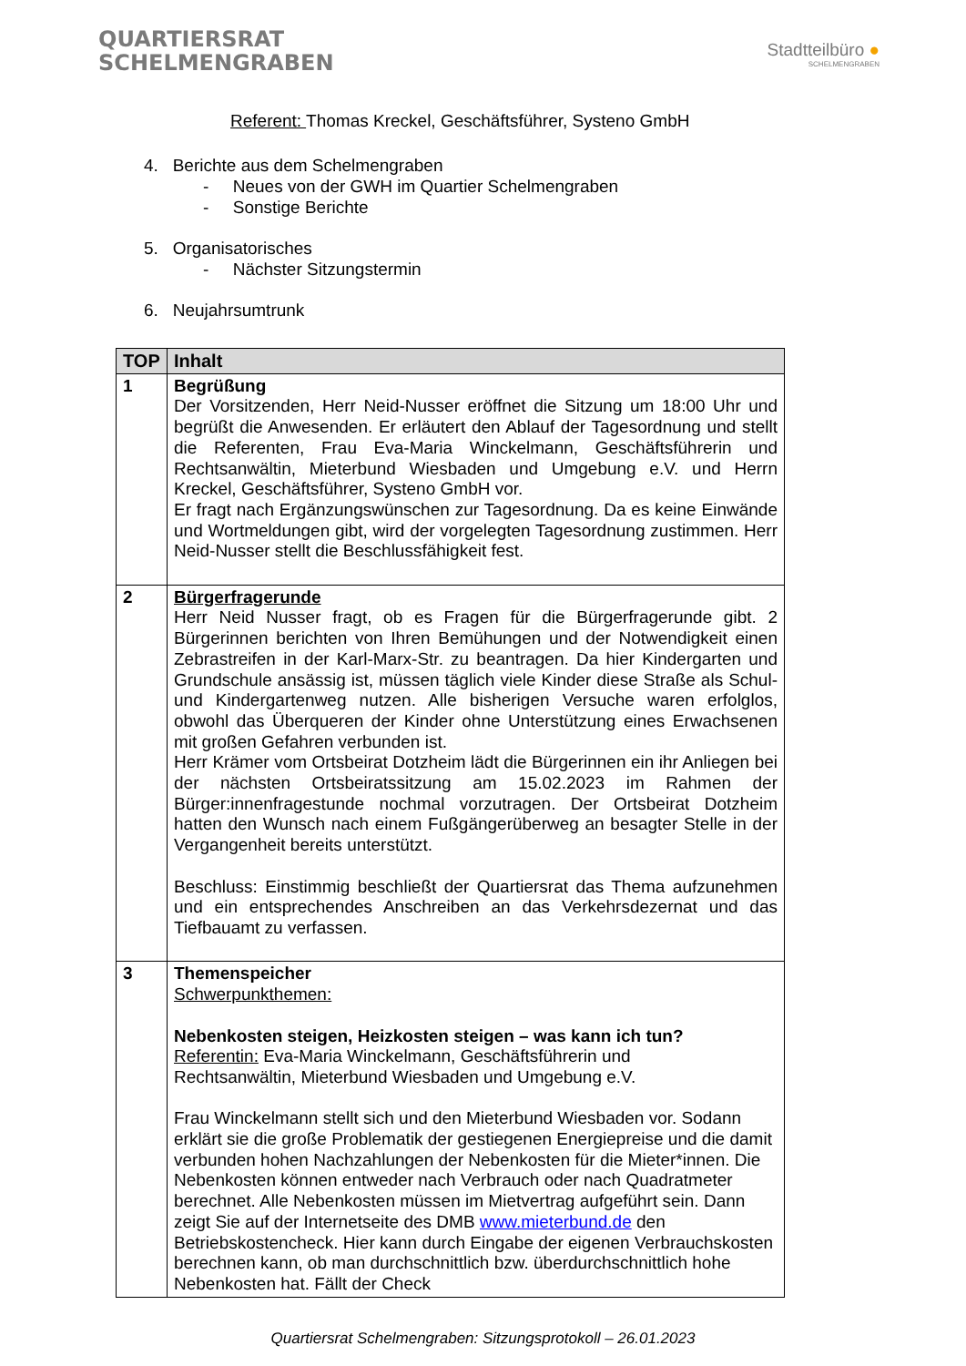QUARTIERSRAT
SCHELMENGRABEN
Stadtteilbüro ●
SCHELMENGRABEN
Referent: Thomas Kreckel, Geschäftsführer, Systeno GmbH
4. Berichte aus dem Schelmengraben
- Neues von der GWH im Quartier Schelmengraben
- Sonstige Berichte
5. Organisatorisches
- Nächster Sitzungstermin
6. Neujahrsumtrunk
| TOP | Inhalt |
| --- | --- |
| 1 | Begrüßung Der Vorsitzenden, Herr Neid-Nusser eröffnet die Sitzung um 18:00 Uhr und begrüßt die Anwesenden. Er erläutert den Ablauf der Tagesordnung und stellt die Referenten, Frau Eva-Maria Winckelmann, Geschäftsführerin und Rechtsanwältin, Mieterbund Wiesbaden und Umgebung e.V. und Herrn Kreckel, Geschäftsführer, Systeno GmbH vor. Er fragt nach Ergänzungswünschen zur Tagesordnung. Da es keine Einwände und Wortmeldungen gibt, wird der vorgelegten Tagesordnung zustimmen. Herr Neid-Nusser stellt die Beschlussfähigkeit fest. |
| 2 | Bürgerfragerunde Herr Neid Nusser fragt, ob es Fragen für die Bürgerfragerunde gibt. 2 Bürgerinnen berichten von Ihren Bemühungen und der Notwendigkeit einen Zebrastreifen in der Karl-Marx-Str. zu beantragen. Da hier Kindergarten und Grundschule ansässig ist, müssen täglich viele Kinder diese Straße als Schul- und Kindergartenweg nutzen. Alle bisherigen Versuche waren erfolglos, obwohl das Überqueren der Kinder ohne Unterstützung eines Erwachsenen mit großen Gefahren verbunden ist. Herr Krämer vom Ortsbeirat Dotzheim lädt die Bürgerinnen ein ihr Anliegen bei der nächsten Ortsbeiratssitzung am 15.02.2023 im Rahmen der Bürger:innenfragestunde nochmal vorzutragen. Der Ortsbeirat Dotzheim hatten den Wunsch nach einem Fußgängerüberweg an besagter Stelle in der Vergangenheit bereits unterstützt. Beschluss: Einstimmig beschließt der Quartiersrat das Thema aufzunehmen und ein entsprechendes Anschreiben an das Verkehrsdezernat und das Tiefbauamt zu verfassen. |
| 3 | Themenspeicher Schwerpunkthemen: Nebenkosten steigen, Heizkosten steigen – was kann ich tun? Referentin: Eva-Maria Winckelmann, Geschäftsführerin und Rechtsanwältin, Mieterbund Wiesbaden und Umgebung e.V. Frau Winckelmann stellt sich und den Mieterbund Wiesbaden vor. Sodann erklärt sie die große Problematik der gestiegenen Energiepreise und die damit verbunden hohen Nachzahlungen der Nebenkosten für die Mieter*innen. Die Nebenkosten können entweder nach Verbrauch oder nach Quadratmeter berechnet. Alle Nebenkosten müssen im Mietvertrag aufgeführt sein. Dann zeigt Sie auf der Internetseite des DMB www.mieterbund.de den Betriebskostencheck. Hier kann durch Eingabe der eigenen Verbrauchskosten berechnen kann, ob man durchschnittlich bzw. überdurchschnittlich hohe Nebenkosten hat. Fällt der Check |
Quartiersrat Schelmengraben: Sitzungsprotokoll – 26.01.2023